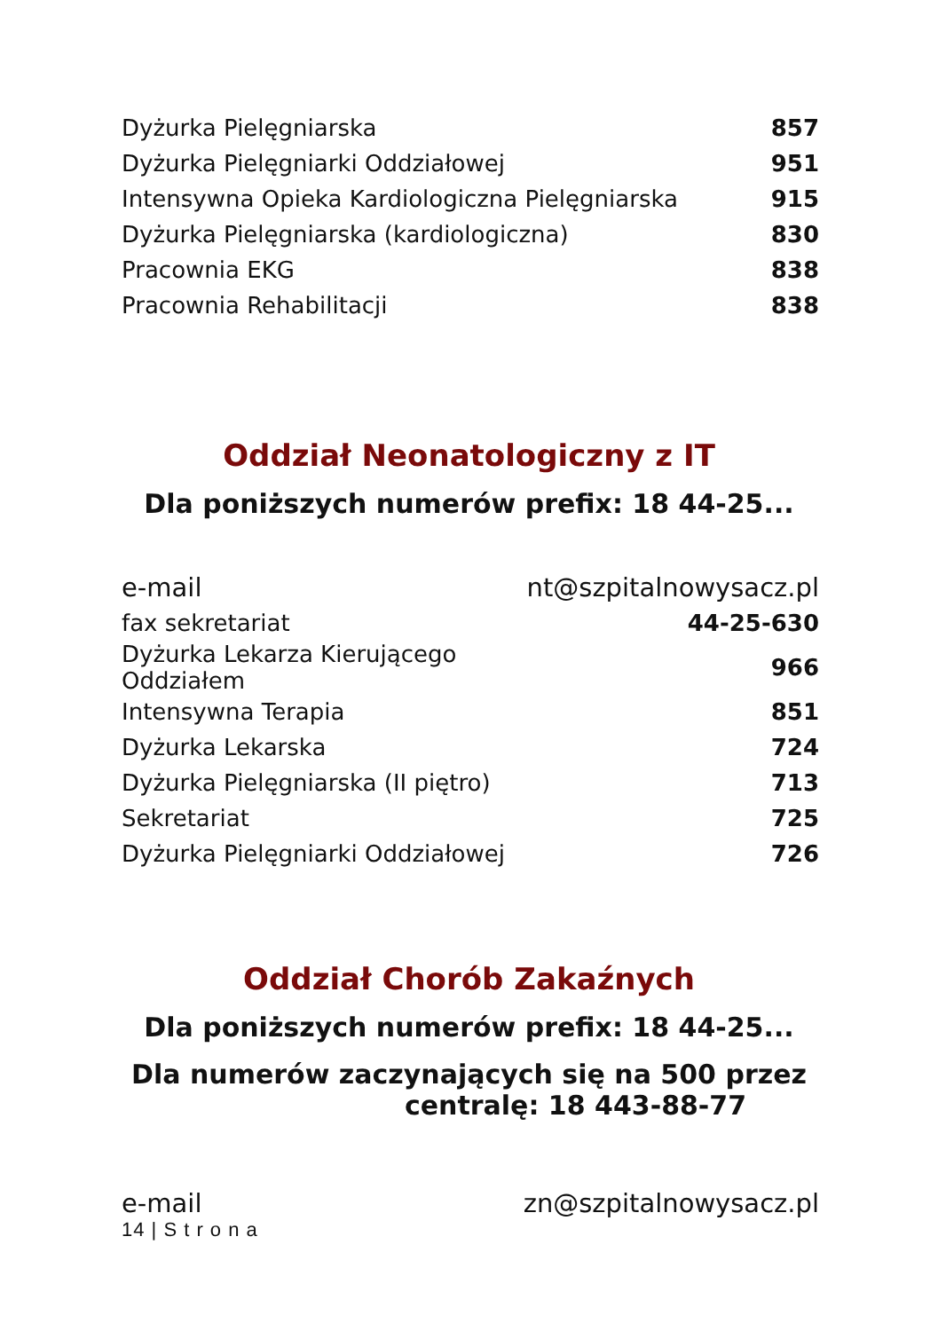| Dyżurka Pielęgniarska | 857 |
| Dyżurka Pielęgniarki Oddziałowej | 951 |
| Intensywna Opieka Kardiologiczna Pielęgniarska | 915 |
| Dyżurka Pielęgniarska (kardiologiczna) | 830 |
| Pracownia EKG | 838 |
| Pracownia Rehabilitacji | 838 |
Oddział Neonatologiczny z IT
Dla poniższych numerów prefix: 18 44-25...
| e-mail | nt@szpitalnowysacz.pl |
| fax sekretariat | 44-25-630 |
| Dyżurka Lekarza Kierującego Oddziałem | 966 |
| Intensywna Terapia | 851 |
| Dyżurka Lekarska | 724 |
| Dyżurka Pielęgniarska (II piętro) | 713 |
| Sekretariat | 725 |
| Dyżurka Pielęgniarki Oddziałowej | 726 |
Oddział Chorób Zakaźnych
Dla poniższych numerów prefix: 18 44-25...
Dla numerów zaczynających się na 500 przez
centralę: 18 443-88-77
| e-mail | zn@szpitalnowysacz.pl |
14 | S t r o n a